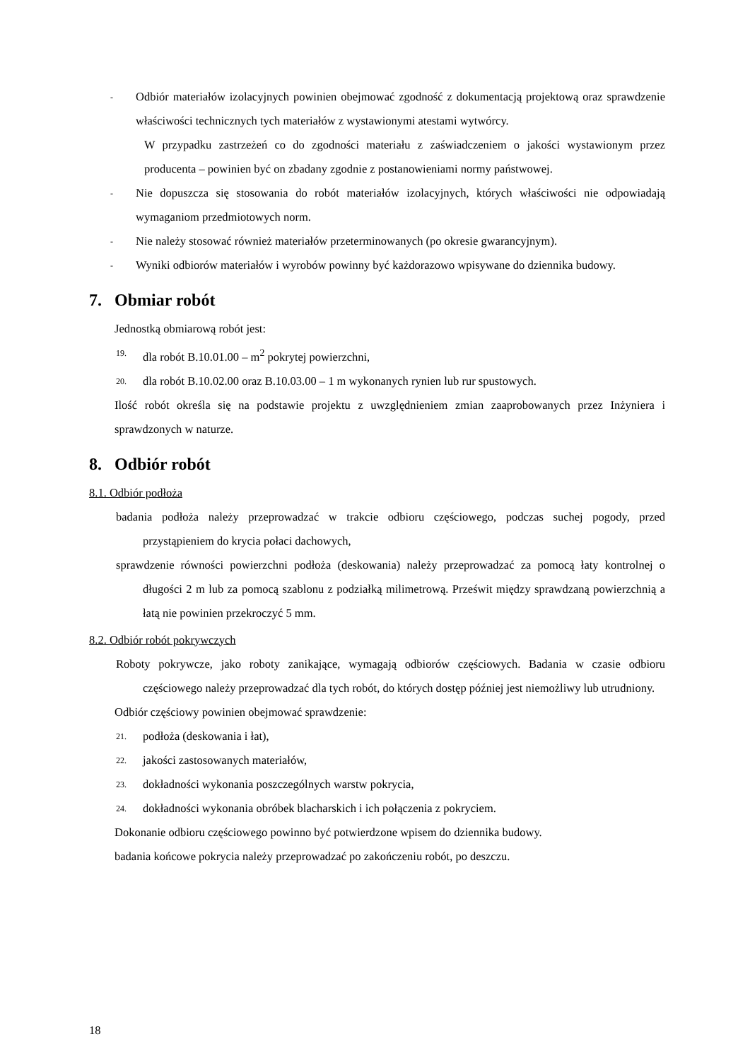-
Odbiór materiałów izolacyjnych powinien obejmować zgodność z dokumentacją projektową oraz sprawdzenie właściwości technicznych tych materiałów z wystawionymi atestami wytwórcy.
W przypadku zastrzeżeń co do zgodności materiału z zaświadczeniem o jakości wystawionym przez producenta – powinien być on zbadany zgodnie z postanowieniami normy państwowej.
-
Nie dopuszcza się stosowania do robót materiałów izolacyjnych, których właściwości nie odpowiadają wymaganiom przedmiotowych norm.
-
Nie należy stosować również materiałów przeterminowanych (po okresie gwarancyjnym).
-
Wyniki odbiorów materiałów i wyrobów powinny być każdorazowo wpisywane do dziennika budowy.
7. Obmiar robót
Jednostką obmiarową robót jest:
19. dla robót B.10.01.00 – m<sup>2</sup> pokrytej powierzchni,
20. dla robót B.10.02.00 oraz B.10.03.00 – 1 m wykonanych rynien lub rur spustowych.
Ilość robót określa się na podstawie projektu z uwzględnieniem zmian zaaprobowanych przez Inżyniera i sprawdzonych w naturze.
8. Odbiór robót
8.1. Odbiór podłoża
badania podłoża należy przeprowadzać w trakcie odbioru częściowego, podczas suchej pogody, przed przystąpieniem do krycia połaci dachowych,
sprawdzenie równości powierzchni podłoża (deskowania) należy przeprowadzać za pomocą łaty kontrolnej o długości 2 m lub za pomocą szablonu z podziałką milimetrową. Prześwit między sprawdzaną powierzchnią a łatą nie powinien przekroczyć 5 mm.
8.2. Odbiór robót pokrywczych
Roboty pokrywcze, jako roboty zanikające, wymagają odbiorów częściowych. Badania w czasie odbioru częściowego należy przeprowadzać dla tych robót, do których dostęp później jest niemożliwy lub utrudniony.
Odbiór częściowy powinien obejmować sprawdzenie:
21. podłoża (deskowania i łat),
22. jakości zastosowanych materiałów,
23. dokładności wykonania poszczególnych warstw pokrycia,
24. dokładności wykonania obróbek blacharskich i ich połączenia z pokryciem.
Dokonanie odbioru częściowego powinno być potwierdzone wpisem do dziennika budowy.
badania końcowe pokrycia należy przeprowadzać po zakończeniu robót, po deszczu.
18